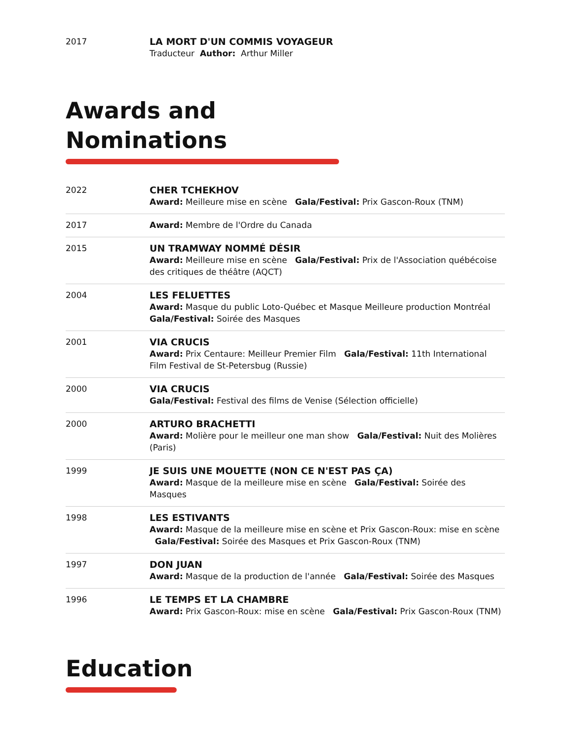| 2017 | LA MORT D'UN COMMIS VOYAGEUR Traducteur Author: Arthur Miller |
Awards and
Nominations
| 2022 | CHER TCHEKHOV Award: Meilleure mise en scène Gala/Festival: Prix Gascon-Roux (TNM) |
| 2017 | Award: Membre de l'Ordre du Canada |
| 2015 | UN TRAMWAY NOMMÉ DÉSIR Award: Meilleure mise en scène Gala/Festival: Prix de l'Association québécoise des critiques de théâtre (AQCT) |
| 2004 | LES FELUETTES Award: Masque du public Loto-Québec et Masque Meilleure production Montréal Gala/Festival: Soirée des Masques |
| 2001 | VIA CRUCIS Award: Prix Centaure: Meilleur Premier Film Gala/Festival: 11th International Film Festival de St-Petersbug (Russie) |
| 2000 | VIA CRUCIS Gala/Festival: Festival des films de Venise (Sélection officielle) |
| 2000 | ARTURO BRACHETTI Award: Molière pour le meilleur one man show Gala/Festival: Nuit des Molières (Paris) |
| 1999 | JE SUIS UNE MOUETTE (NON CE N'EST PAS ÇA) Award: Masque de la meilleure mise en scène Gala/Festival: Soirée des Masques |
| 1998 | LES ESTIVANTS Award: Masque de la meilleure mise en scène et Prix Gascon-Roux: mise en scène Gala/Festival: Soirée des Masques et Prix Gascon-Roux (TNM) |
| 1997 | DON JUAN Award: Masque de la production de l'année Gala/Festival: Soirée des Masques |
| 1996 | LE TEMPS ET LA CHAMBRE Award: Prix Gascon-Roux: mise en scène Gala/Festival: Prix Gascon-Roux (TNM) |
Education